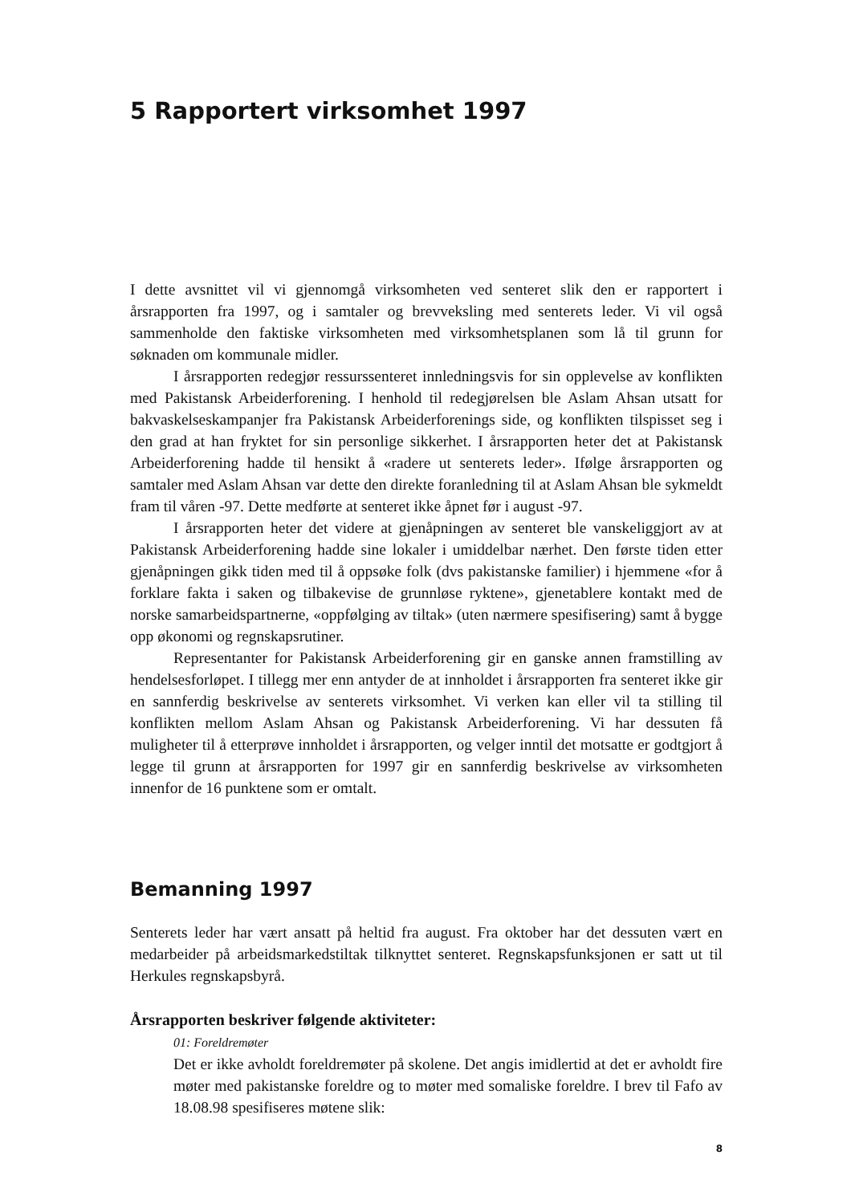5 Rapportert virksomhet 1997
I dette avsnittet vil vi gjennomgå virksomheten ved senteret slik den er rapportert i årsrapporten fra 1997, og i samtaler og brevveksling med senterets leder. Vi vil også sammenholde den faktiske virksomheten med virksomhetsplanen som lå til grunn for søknaden om kommunale midler.
I årsrapporten redegjør ressurssenteret innledningsvis for sin opplevelse av konflikten med Pakistansk Arbeiderforening. I henhold til redegjørelsen ble Aslam Ahsan utsatt for bakvaskelseskampanjer fra Pakistansk Arbeiderforenings side, og konflikten tilspisset seg i den grad at han fryktet for sin personlige sikkerhet. I årsrapporten heter det at Pakistansk Arbeiderforening hadde til hensikt å «radere ut senterets leder». Ifølge årsrapporten og samtaler med Aslam Ahsan var dette den direkte foranledning til at Aslam Ahsan ble sykmeldt fram til våren -97. Dette medførte at senteret ikke åpnet før i august -97.
I årsrapporten heter det videre at gjenåpningen av senteret ble vanskeliggjort av at Pakistansk Arbeiderforening hadde sine lokaler i umiddelbar nærhet. Den første tiden etter gjenåpningen gikk tiden med til å oppsøke folk (dvs pakistanske familier) i hjemmene «for å forklare fakta i saken og tilbakevise de grunnløse ryktene», gjenetablere kontakt med de norske samarbeidspartnerne, «oppfølging av tiltak» (uten nærmere spesifisering) samt å bygge opp økonomi og regnskapsrutiner.
Representanter for Pakistansk Arbeiderforening gir en ganske annen framstilling av hendelsesforløpet. I tillegg mer enn antyder de at innholdet i årsrapporten fra senteret ikke gir en sannferdig beskrivelse av senterets virksomhet. Vi verken kan eller vil ta stilling til konflikten mellom Aslam Ahsan og Pakistansk Arbeiderforening. Vi har dessuten få muligheter til å etterprøve innholdet i årsrapporten, og velger inntil det motsatte er godtgjort å legge til grunn at årsrapporten for 1997 gir en sannferdig beskrivelse av virksomheten innenfor de 16 punktene som er omtalt.
Bemanning 1997
Senterets leder har vært ansatt på heltid fra august. Fra oktober har det dessuten vært en medarbeider på arbeidsmarkedstiltak tilknyttet senteret. Regnskapsfunksjonen er satt ut til Herkules regnskapsbyrå.
Årsrapporten beskriver følgende aktiviteter:
01: Foreldremøter
Det er ikke avholdt foreldremøter på skolene. Det angis imidlertid at det er avholdt fire møter med pakistanske foreldre og to møter med somaliske foreldre. I brev til Fafo av 18.08.98 spesifiseres møtene slik:
8